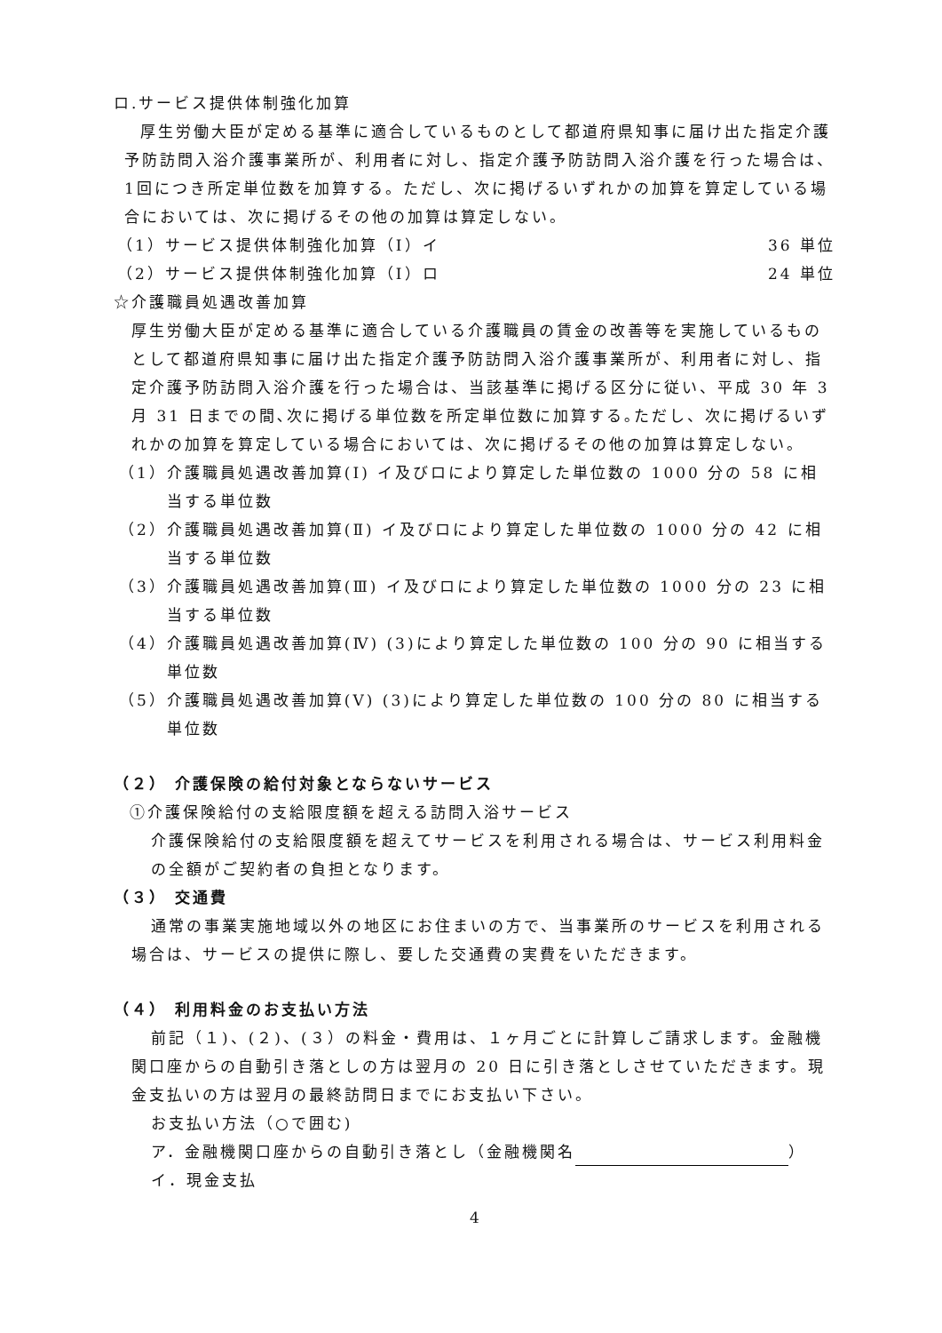ロ.サービス提供体制強化加算
厚生労働大臣が定める基準に適合しているものとして都道府県知事に届け出た指定介護予防訪問入浴介護事業所が、利用者に対し、指定介護予防訪問入浴介護を行った場合は、1回につき所定単位数を加算する。ただし、次に掲げるいずれかの加算を算定している場合においては、次に掲げるその他の加算は算定しない。
（1）サービス提供体制強化加算（Ⅰ）イ 36 単位
（2）サービス提供体制強化加算（Ⅰ）ロ 24 単位
☆介護職員処遇改善加算
厚生労働大臣が定める基準に適合している介護職員の賃金の改善等を実施しているものとして都道府県知事に届け出た指定介護予防訪問入浴介護事業所が、利用者に対し、指定介護予防訪問入浴介護を行った場合は、当該基準に掲げる区分に従い、平成 30 年 3 月 31 日までの間､次に掲げる単位数を所定単位数に加算する｡ただし、次に掲げるいずれかの加算を算定している場合においては、次に掲げるその他の加算は算定しない。
（1）介護職員処遇改善加算(Ⅰ) イ及びロにより算定した単位数の 1000 分の 58 に相当する単位数
（2）介護職員処遇改善加算(Ⅱ) イ及びロにより算定した単位数の 1000 分の 42 に相当する単位数
（3）介護職員処遇改善加算(Ⅲ) イ及びロにより算定した単位数の 1000 分の 23 に相当する単位数
（4）介護職員処遇改善加算(Ⅳ) (3)により算定した単位数の 100 分の 90 に相当する単位数
（5）介護職員処遇改善加算(Ⅴ) (3)により算定した単位数の 100 分の 80 に相当する単位数
（２） 介護保険の給付対象とならないサービス
①介護保険給付の支給限度額を超える訪問入浴サービス
介護保険給付の支給限度額を超えてサービスを利用される場合は、サービス利用料金の全額がご契約者の負担となります。
（３） 交通費
通常の事業実施地域以外の地区にお住まいの方で、当事業所のサービスを利用される場合は、サービスの提供に際し、要した交通費の実費をいただきます。
（４） 利用料金のお支払い方法
前記（１)、(２)、(３）の料金・費用は、１ヶ月ごとに計算しご請求します。金融機関口座からの自動引き落としの方は翌月の 20 日に引き落としさせていただきます。現金支払いの方は翌月の最終訪問日までにお支払い下さい。
お支払い方法（○で囲む)
ア．金融機関口座からの自動引き落とし（金融機関名 ）
イ．現金支払
4